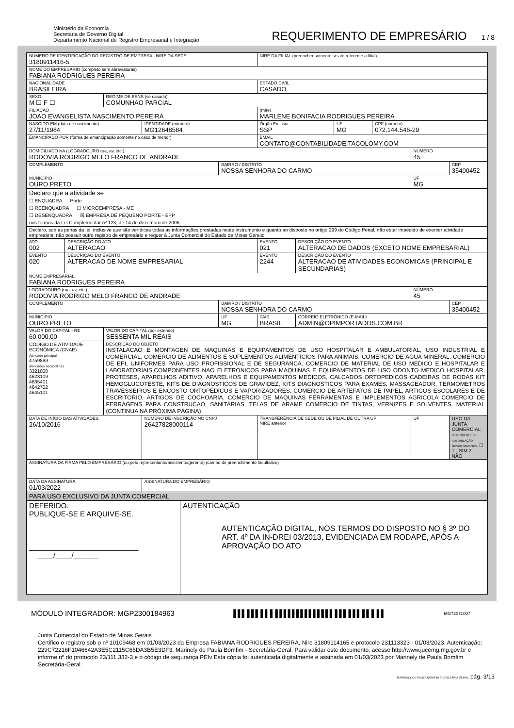Ministério da Economia
Secretaria de Governo Digital
Departamento Nacional de Registro Empresarial e Integração
REQUERIMENTO DE EMPRESÁRIO 1 / 8
| NÚMERO DE IDENTIFICAÇÃO DO REGISTRO DE EMPRESA - NIRE DA SEDE 3180911416-5 | | | | | | NIRE DA FILIAL (preencher somente se ato referente a filial) | | | | | |
| NOME DO EMPRESÁRIO (completo sem abreviaturas) FABIANA RODRIGUES PEREIRA | | | | | | | | | | | |
| NACIONALIDADE BRASILEIRA | | | | | | ESTADO CIVIL CASADO | | | | | |
| SEXO M ☐ F ☐ | | REGIME DE BENS (se casado) COMUNHAO PARCIAL | | | | | | | | | |
| FILIAÇÃO JOAO EVANGELISTA NASCIMENTO PEREIRA | | | | | | (mãe) MARLENE BONIFACIA RODRIGUES PEREIRA | | | | | |
| NASCIDO EM (data de nascimento) 27/11/1984 | | | IDENTIDADE (número) MG12648584 | | | Órgão Emissor SSP | | UF MG | CPF (número) 072.144.546-29 | | |
| EMANCIPADO POR (forma de emancipação somente no caso de menor) | | | | | | EMAIL CONTATO@CONTABILIDADEITACOLOMY.COM | | | | | |
| DOMICILIADO NA (LOGRADOURO rua, av, etc.) RODOVIA RODRIGO MELO FRANCO DE ANDRADE | | | | | | | | | | NÚMERO 45 | |
| COMPLEMENTO | | | | | BAIRRO / DISTRITO NOSSA SENHORA DO CARMO | | | | | | CEP 35400452 |
| MUNICÍPIO OURO PRETO | | | | | | | | | | UF MG | |
| Declaro que a atividade se ☐ ENQUADRA Porte ☐ REENQUADRA ☐ MICROEMPRESA - ME ☐ DESENQUADRA ☒ EMPRESA DE PEQUENO PORTE - EPP nos termos da Lei Complementar nº 123, de 14 de dezembro de 2006 | | | | | | | | | | | |
| Declaro, sob as penas da lei, inclusive que são verídicas todas as informações prestadas neste instrumento e quanto ao disposto no artigo 299 do Código Penal, não estar impedido de exercer atividade empresária, não possuir outro registro de empresário e requer à Junta Comercial do Estado de Minas Gerais: | | | | | | | | | | | |
| ATO 002 | DESCRIÇÃO DO ATO ALTERACAO | | | | | EVENTO 021 | DESCRIÇÃO DO EVENTO ALTERACAO DE DADOS (EXCETO NOME EMPRESARIAL) | | | | |
| EVENTO 020 | DESCRIÇÃO DO EVENTO ALTERACAO DE NOME EMPRESARIAL | | | | | EVENTO 2244 | DESCRIÇÃO DO EVENTO ALTERACAO DE ATIVIDADES ECONOMICAS (PRINCIPAL E SECUNDARIAS) | | | | |
| NOME EMPRESARIAL FABIANA RODRIGUES PEREIRA | | | | | | | | | | | |
| LOGRADOURO (rua, av, etc.) RODOVIA RODRIGO MELO FRANCO DE ANDRADE | | | | | | | | | | NÚMERO 45 | |
| COMPLEMENTO | | | | | BAIRRO / DISTRITO NOSSA SENHORA DO CARMO | | | | | | CEP 35400452 |
| MUNICÍPIO OURO PRETO | | | | | UF MG | PAÍS BRASIL | CORREIO ELETRÔNICO (E-MAIL) ADMIN@OPIMPORTADOS.COM.BR | | | | |
| VALOR DO CAPITAL - R$ 60.000,00 | | VALOR DO CAPITAL (por extenso) SESSENTA MIL REAIS | | | | | | | | | |
| CÓDIGO DE ATIVIDADE ECONÔMICA (CNAE) Atividade principal 4759899 Atividades secundárias 3321000 4623109 4635401 4642702 4645101 | | DESCRIÇÃO DO OBJETO INSTALACAO E MONTAGEN DE MAQUINAS E EQUIPAMENTOS DE USO HOSPITALAR E AMBULATORIAL, USO INDUSTRIAL E COMERCIAL. COMERCIO DE ALIMENTOS E SUPLEMENTOS ALIMENTICIOS PARA ANIMAIS. COMERCIO DE AGUA MINERAL. COMERCIO DE EPI, UNIFORMES PARA USO PROFISSIONAL E DE SEGURANCA. COMERCIO DE MATERIAL DE USO MEDICO E HOSPITALAR E LABORATORIAIS,COMPONENTES NAO ELETRONICOS PARA MAQUINAS E EQUIPAMENTOS DE USO ODONTO MEDICO HOSPITALAR, PROTESES, APARELHOS ADITIVO, APARELHOS E EQUIPAMENTOS MEDICOS, CALCADOS ORTOPEDICOS CADEIRAS DE RODAS KIT HEMOGLUCOTESTE, KITS DE DIAGNOSTICOS DE GRAVIDEZ, KITS DIAGNOSTICOS PARA EXAMES, MASSAGEADOR, TERMOMETROS TRAVESSEIROS E ENCOSTO ORTOPEDICOS E VAPORIZADORES. COMERCIO DE ARTEFATOS DE PAPEL, ARTIGOS ESCOLARES E DE ESCRITORIO, ARTIGOS DE COCHOARIA. COMERCIO DE MAQUINAS FERRAMENTAS E IMPLEMENTOS AGRICOLA COMERCIO DE FERRAGENS PARA CONSTRUCAO, SANITARIAS, TELAS DE ARAME COMERCIO DE TINTAS, VERNIZES E SOLVENTES, MATERIAL (CONTINUA NA PRÓXIMA PÁGINA) | | | | | | | | | |
| DATA DE INÍCIO DAS ATIVIDADES 26/10/2016 | | | NÚMERO DE INSCRIÇÃO NO CNPJ 26427828000114 | | | TRANSFERÊNCIA DE SEDE OU DE FILIAL DE OUTRA UF NIRE anterior | | | | UF | USO DA JUNTA COMERCIAL DEPENDENTE DE AUTORIZAÇÃO GOVERNAMENTAL ☐ 1 - SIM 2 - NÃO |
| ASSINATURA DA FIRMA PELO EMPRESÁRIO (ou pelo representante/assistente/gerente) (campo de preenchimento facultativo) | | | | | | | | | | | |
| DATA DA ASSINATURA 01/03/2022 | | | ASSINATURA DO EMPRESÁRIO | | | | | | | | |
| PARA USO EXCLUSIVO DA JUNTA COMERCIAL | | | | | | | | | | | |
| DEFERIDO. PUBLIQUE-SE E ARQUIVE-SE. ___________________________ ____/____/______ | | | | AUTENTICAÇÃO AUTENTICAÇÃO DIGITAL, NOS TERMOS DO DISPOSTO NO § 3º DO ART. 4º DA IN-DREI 03/2013, EVIDENCIADA EM RODAPÉ, APÓS A APROVAÇÃO DO ATO | | | | | | | |
MÓDULO INTEGRADOR: MGP2300184963 ▌▌▌ ▌▌▌ ▌▌ ▌ ▌▌▌▌▌▌▌▌▌▌▌▌▌▌ ▌▌▌ ▌▌▌ ▌▌ ▌ ▌▌ MG72071007
Junta Comercial do Estado de Minas Gerais
Certifico o registro sob o nº 10109468 em 01/03/2023 da Empresa FABIANA RODRIGUES PEREIRA, Nire 31809114165 e protocolo 231113323 - 01/03/2023. Autenticação: 229C72216F1046642A3E5C2115C65DA3B5E3DF3. Marinely de Paula Bomfim - Secretária-Geral. Para validar este documento, acesse http://www.jucemg.mg.gov.br e informe nº do protocolo 23/111.332-3 e o código de segurança PEIv Esta cópia foi autenticada digitalmente e assinada em 01/03/2023 por Marinely de Paula Bomfim Secretária-Geral.
MARINELY DE PAULA BOMFIM SECRETÁRIA GERAL pág. 3/13